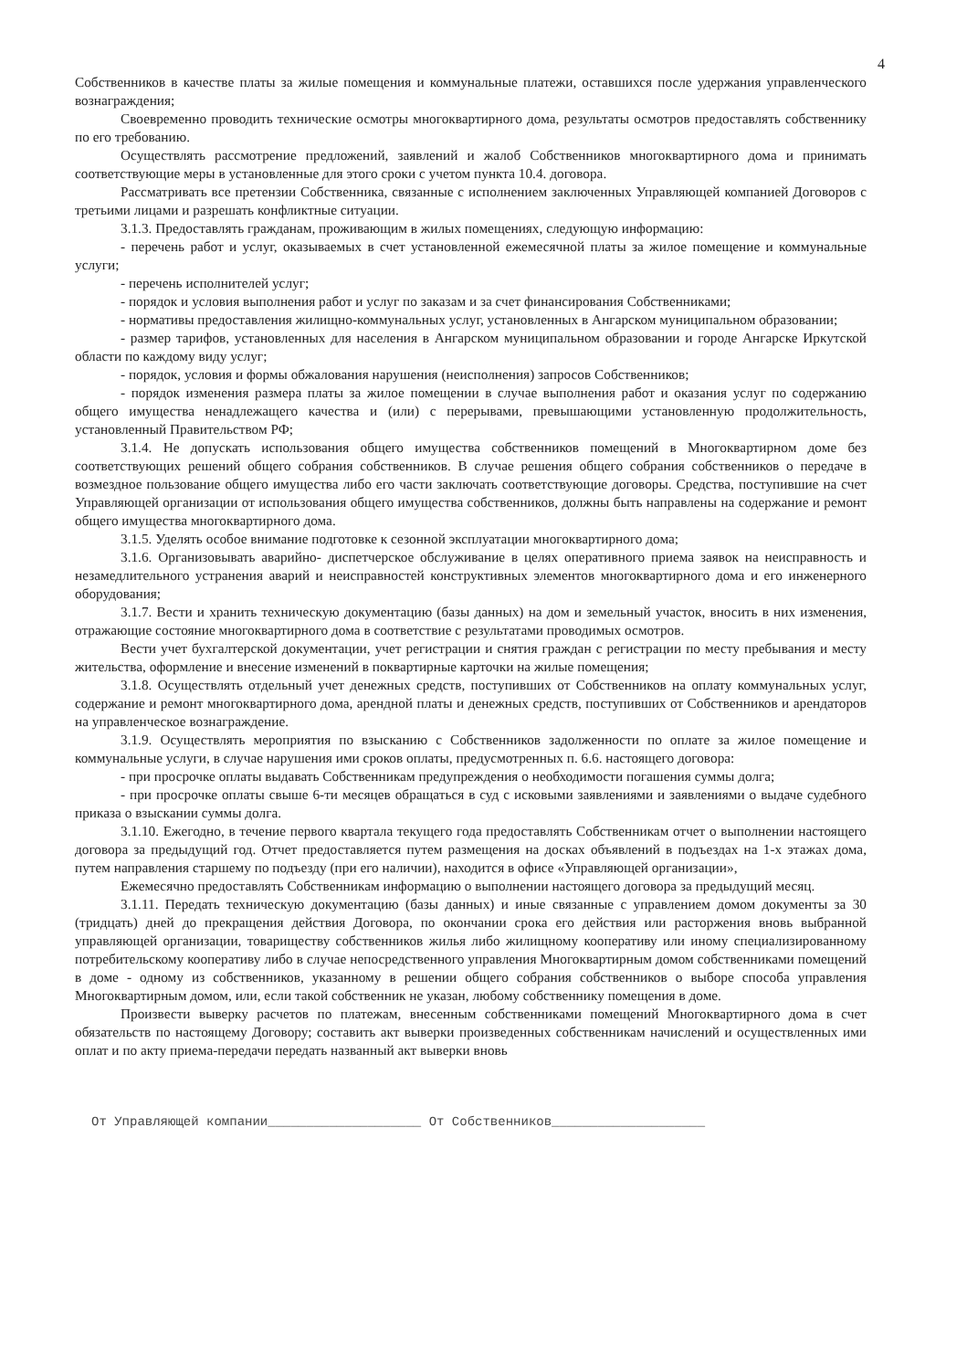4
Собственников в качестве платы за жилые помещения и коммунальные платежи, оставшихся после удержания управленческого вознаграждения;
Своевременно проводить технические осмотры многоквартирного дома, результаты осмотров предоставлять собственнику по его требованию.
Осуществлять рассмотрение предложений, заявлений и жалоб Собственников многоквартирного дома и принимать соответствующие меры в установленные для этого сроки с учетом пункта 10.4. договора.
Рассматривать все претензии Собственника, связанные с исполнением заключенных Управляющей компанией Договоров с третьими лицами и разрешать конфликтные ситуации.
3.1.3. Предоставлять гражданам, проживающим в жилых помещениях, следующую информацию:
- перечень работ и услуг, оказываемых в счет установленной ежемесячной платы за жилое помещение и коммунальные услуги;
- перечень исполнителей услуг;
- порядок и условия выполнения работ и услуг по заказам и за счет финансирования Собственниками;
- нормативы предоставления жилищно-коммунальных услуг, установленных в Ангарском муниципальном образовании;
- размер тарифов, установленных для населения в Ангарском муниципальном образовании и городе Ангарске Иркутской области по каждому виду услуг;
- порядок, условия и формы обжалования нарушения (неисполнения) запросов Собственников;
- порядок изменения размера платы за жилое помещении в случае выполнения работ и оказания услуг по содержанию общего имущества ненадлежащего качества и (или) с перерывами, превышающими установленную продолжительность, установленный Правительством РФ;
3.1.4. Не допускать использования общего имущества собственников помещений в Многоквартирном доме без соответствующих решений общего собрания собственников. В случае решения общего собрания собственников о передаче в возмездное пользование общего имущества либо его части заключать соответствующие договоры. Средства, поступившие на счет Управляющей организации от использования общего имущества собственников, должны быть направлены на содержание и ремонт общего имущества многоквартирного дома.
3.1.5. Уделять особое внимание подготовке к сезонной эксплуатации многоквартирного дома;
3.1.6. Организовывать аварийно- диспетчерское обслуживание в целях оперативного приема заявок на неисправность и незамедлительного устранения аварий и неисправностей конструктивных элементов многоквартирного дома и его инженерного оборудования;
3.1.7. Вести и хранить техническую документацию (базы данных) на дом и земельный участок, вносить в них изменения, отражающие состояние многоквартирного дома в соответствие с результатами проводимых осмотров.
Вести учет бухгалтерской документации, учет регистрации и снятия граждан с регистрации по месту пребывания и месту жительства, оформление и внесение изменений в поквартирные карточки на жилые помещения;
3.1.8. Осуществлять отдельный учет денежных средств, поступивших от Собственников на оплату коммунальных услуг, содержание и ремонт многоквартирного дома, арендной платы и денежных средств, поступивших от Собственников и арендаторов на управленческое вознаграждение.
3.1.9. Осуществлять мероприятия по взысканию с Собственников задолженности по оплате за жилое помещение и коммунальные услуги, в случае нарушения ими сроков оплаты, предусмотренных п. 6.6. настоящего договора:
- при просрочке оплаты выдавать Собственникам предупреждения о необходимости погашения суммы долга;
- при просрочке оплаты свыше 6-ти месяцев обращаться в суд с исковыми заявлениями и заявлениями о выдаче судебного приказа о взыскании суммы долга.
3.1.10. Ежегодно, в течение первого квартала текущего года предоставлять Собственникам отчет о выполнении настоящего договора за предыдущий год. Отчет предоставляется путем размещения на досках объявлений в подъездах на 1-х этажах дома, путем направления старшему по подъезду (при его наличии), находится в офисе «Управляющей организации»,
Ежемесячно предоставлять Собственникам информацию о выполнении настоящего договора за предыдущий месяц.
3.1.11. Передать техническую документацию (базы данных) и иные связанные с управлением домом документы за 30 (тридцать) дней до прекращения действия Договора, по окончании срока его действия или расторжения вновь выбранной управляющей организации, товариществу собственников жилья либо жилищному кооперативу или иному специализированному потребительскому кооперативу либо в случае непосредственного управления Многоквартирным домом собственниками помещений в доме - одному из собственников, указанному в решении общего собрания собственников о выборе способа управления Многоквартирным домом, или, если такой собственник не указан, любому собственнику помещения в доме.
Произвести выверку расчетов по платежам, внесенным собственниками помещений Многоквартирного дома в счет обязательств по настоящему Договору; составить акт выверки произведенных собственникам начислений и осуществленных ими оплат и по акту приема-передачи передать названный акт выверки вновь
От Управляющей компании____________________ От Собственников____________________